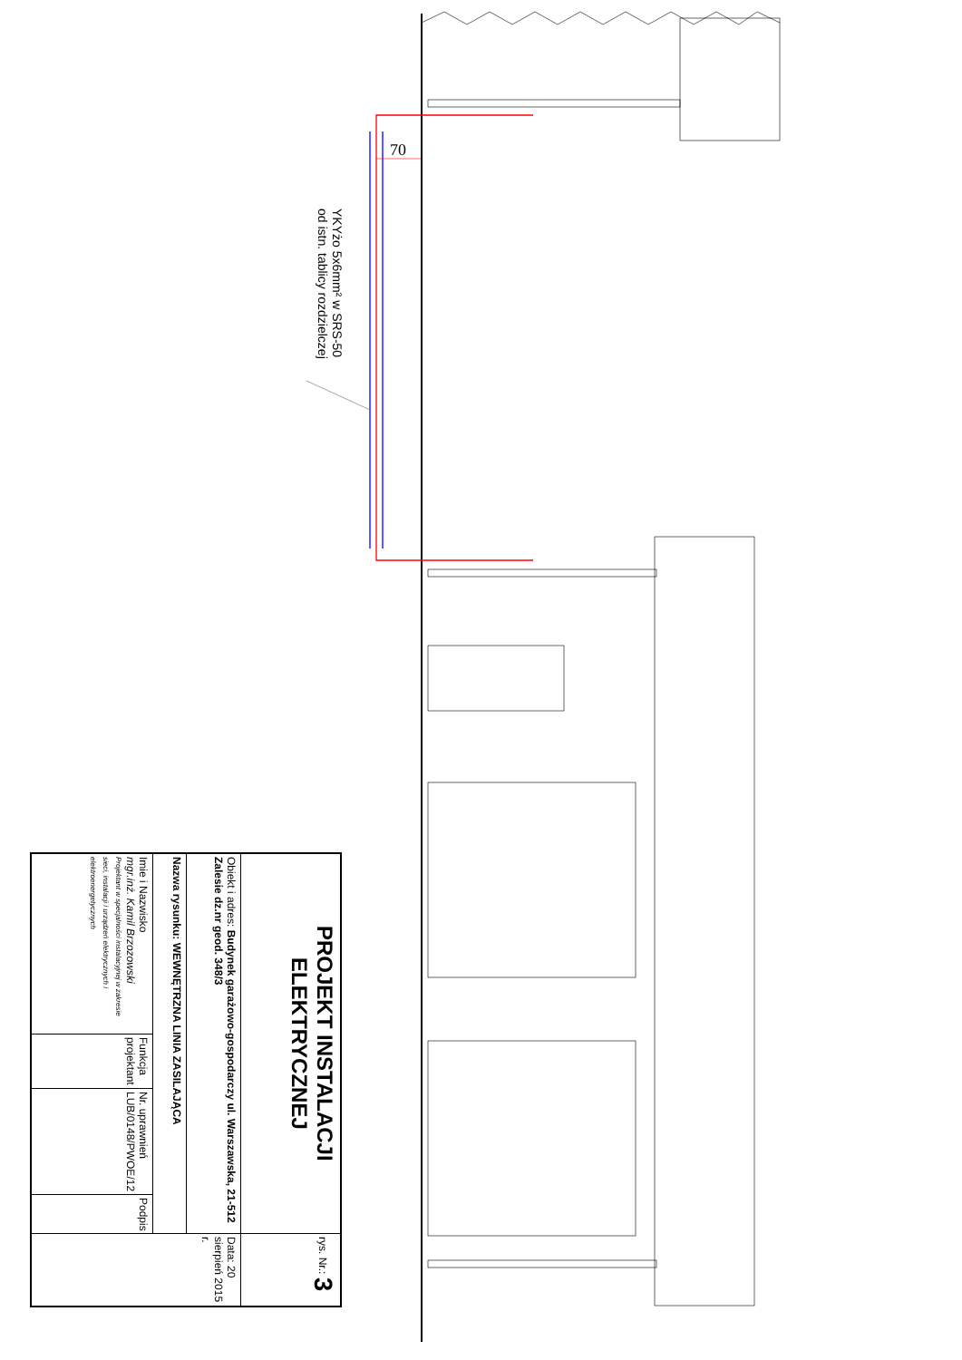70
YKYżo 5x6mm² w SRS-50
od istn. tablicy rozdzielczej
| PROJEKT INSTALACJI ELEKTRYCZNEJ | | | | rys. Nr.: 3 |
| Obiekt i adres: Budynek garażowo-gospodarczy ul. Warszawska, 21-512 Zalesie dz.nr geod. 348/3 | | | | Data: 20 sierpień 2015 r. |
| Nazwa rysunku: WEWNĘTRZNA LINIA ZASILAJĄCA | | | | |
| Imie i Nazwisko mgr.inż. Kamil Brzozowski Projektant w specjalności instalacyjnej w zakresie sieci, instalacji i urządzeń elektrycznych i elektroenergetycznych | Funkcja projektant | Nr. uprawnień LUB/0148/PWOE/12 | Podpis | |